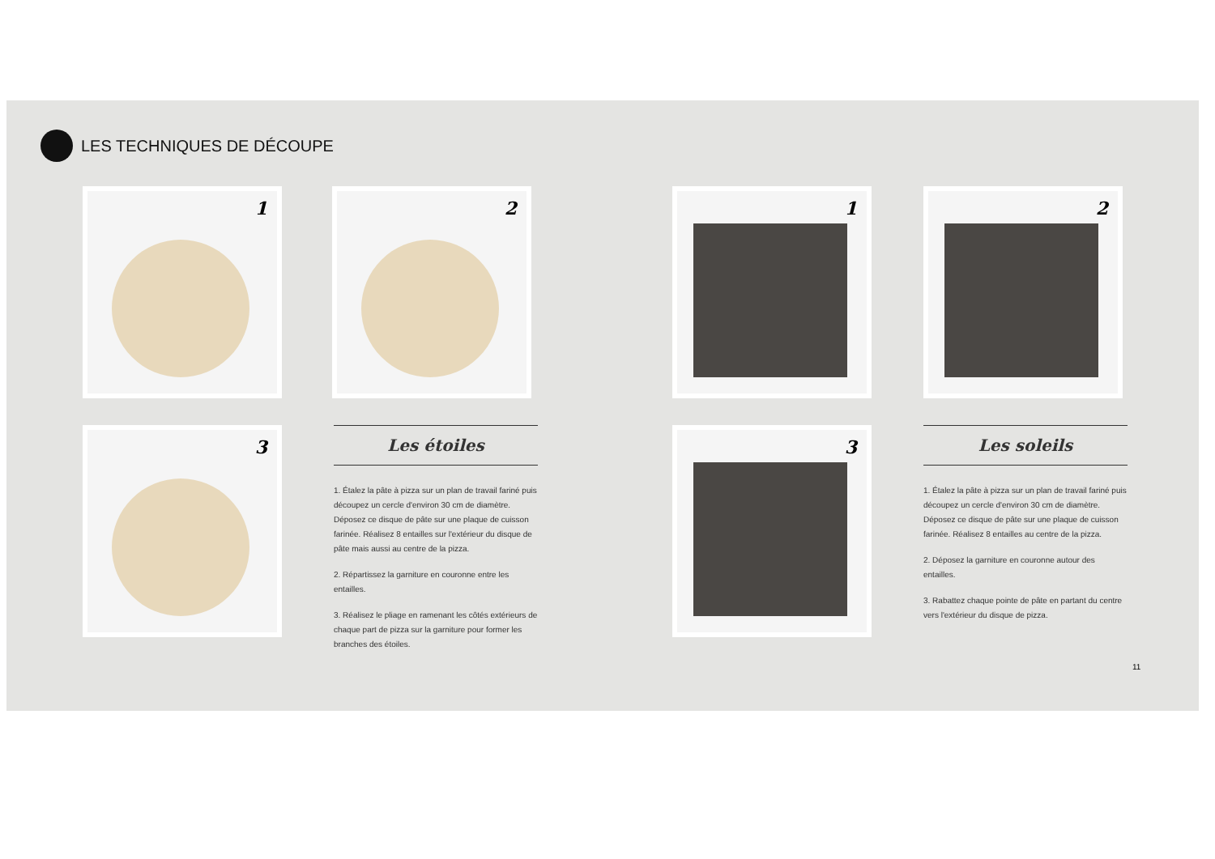LES TECHNIQUES DE DÉCOUPE
1 2
3
Les étoiles
1. Étalez la pâte à pizza sur un plan de travail fariné puis découpez un cercle d'environ 30 cm de diamètre. Déposez ce disque de pâte sur une plaque de cuisson farinée. Réalisez 8 entailles sur l'extérieur du disque de pâte mais aussi au centre de la pizza.
2. Répartissez la garniture en couronne entre les entailles.
3. Réalisez le pliage en ramenant les côtés extérieurs de chaque part de pizza sur la garniture pour former les branches des étoiles.
1 2
3
Les soleils
1. Étalez la pâte à pizza sur un plan de travail fariné puis découpez un cercle d'environ 30 cm de diamètre. Déposez ce disque de pâte sur une plaque de cuisson farinée. Réalisez 8 entailles au centre de la pizza.
2. Déposez la garniture en couronne autour des entailles.
3. Rabattez chaque pointe de pâte en partant du centre vers l'extérieur du disque de pizza.
11